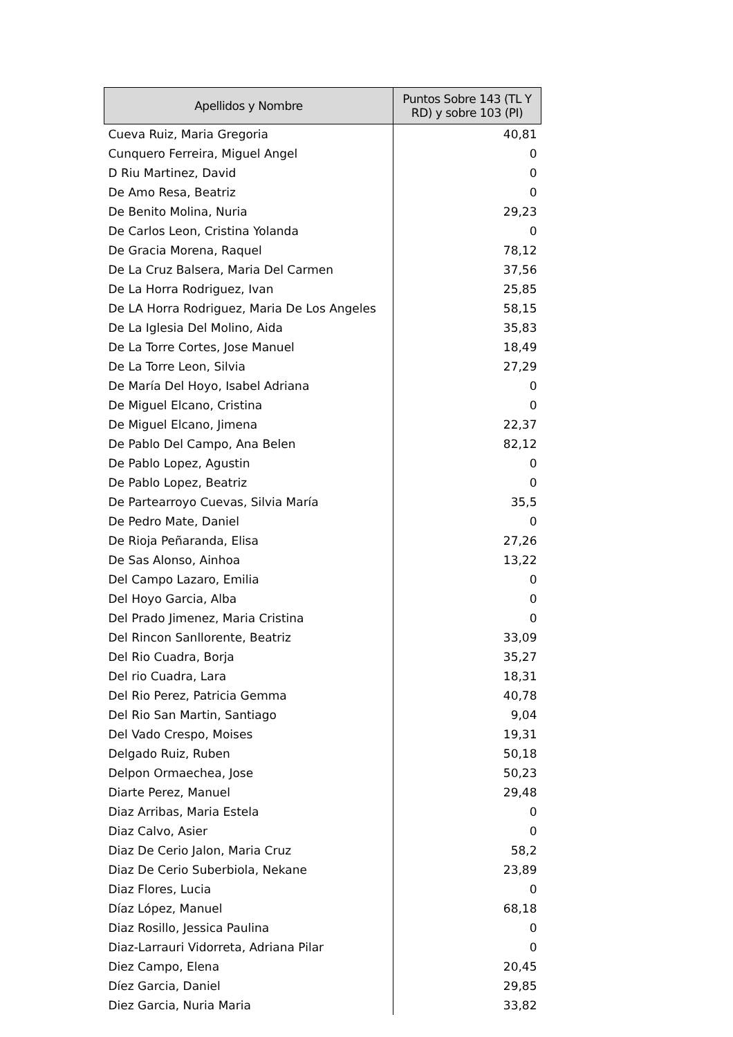| Apellidos y Nombre | Puntos Sobre 143 (TL Y RD) y sobre 103 (PI) |
| --- | --- |
| Cueva Ruiz, Maria Gregoria | 40,81 |
| Cunquero Ferreira, Miguel Angel | 0 |
| D Riu Martinez, David | 0 |
| De Amo Resa, Beatriz | 0 |
| De Benito Molina, Nuria | 29,23 |
| De Carlos Leon, Cristina Yolanda | 0 |
| De Gracia Morena, Raquel | 78,12 |
| De La Cruz Balsera, Maria Del Carmen | 37,56 |
| De La Horra Rodriguez, Ivan | 25,85 |
| De LA Horra Rodriguez, Maria De Los Angeles | 58,15 |
| De La Iglesia Del Molino, Aida | 35,83 |
| De La Torre Cortes, Jose Manuel | 18,49 |
| De La Torre Leon, Silvia | 27,29 |
| De María Del Hoyo, Isabel Adriana | 0 |
| De Miguel Elcano, Cristina | 0 |
| De Miguel Elcano, Jimena | 22,37 |
| De Pablo Del Campo, Ana Belen | 82,12 |
| De Pablo Lopez, Agustin | 0 |
| De Pablo Lopez, Beatriz | 0 |
| De Partearroyo Cuevas, Silvia María | 35,5 |
| De Pedro Mate, Daniel | 0 |
| De Rioja Peñaranda, Elisa | 27,26 |
| De Sas Alonso, Ainhoa | 13,22 |
| Del Campo Lazaro, Emilia | 0 |
| Del Hoyo Garcia, Alba | 0 |
| Del Prado Jimenez, Maria Cristina | 0 |
| Del Rincon Sanllorente, Beatriz | 33,09 |
| Del Rio Cuadra, Borja | 35,27 |
| Del rio Cuadra, Lara | 18,31 |
| Del Rio Perez, Patricia Gemma | 40,78 |
| Del Rio San Martin, Santiago | 9,04 |
| Del Vado Crespo, Moises | 19,31 |
| Delgado Ruiz, Ruben | 50,18 |
| Delpon Ormaechea, Jose | 50,23 |
| Diarte Perez, Manuel | 29,48 |
| Diaz Arribas, Maria Estela | 0 |
| Diaz Calvo, Asier | 0 |
| Diaz De Cerio Jalon, Maria Cruz | 58,2 |
| Diaz De Cerio Suberbiola, Nekane | 23,89 |
| Diaz Flores, Lucia | 0 |
| Díaz López, Manuel | 68,18 |
| Diaz Rosillo, Jessica Paulina | 0 |
| Diaz-Larrauri Vidorreta, Adriana Pilar | 0 |
| Diez Campo, Elena | 20,45 |
| Díez Garcia, Daniel | 29,85 |
| Diez Garcia, Nuria Maria | 33,82 |